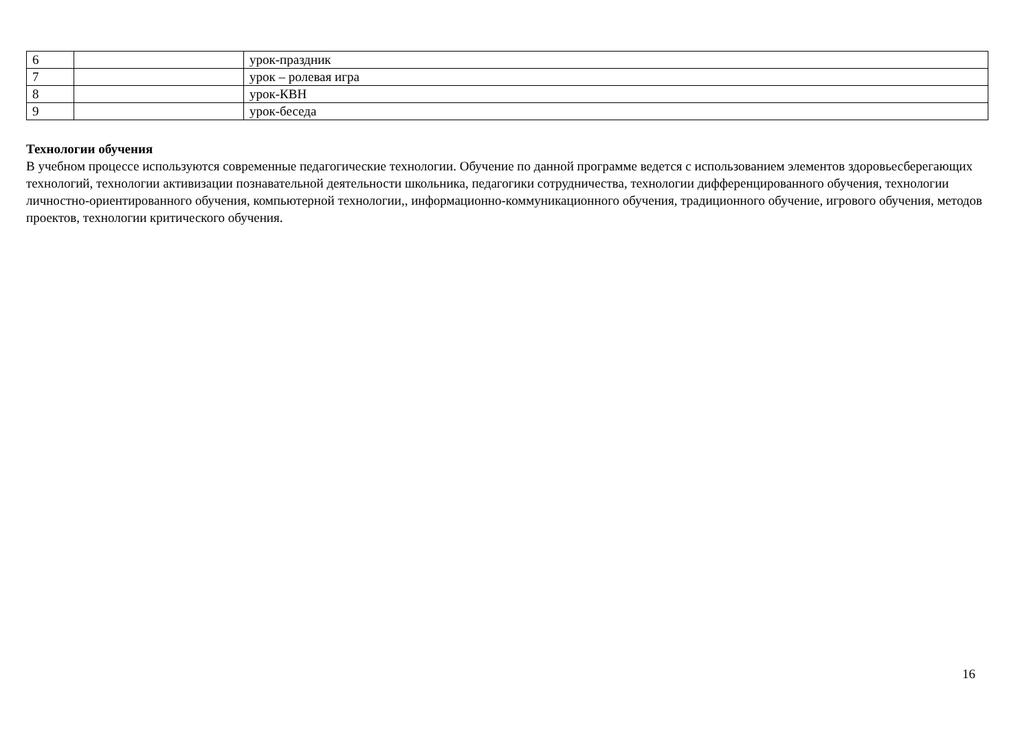| 6 | | урок-праздник |
| 7 | | урок – ролевая игра |
| 8 | | урок-КВН |
| 9 | | урок-беседа |
Технологии обучения
В учебном процессе используются современные педагогические технологии. Обучение по данной программе ведется с использованием элементов здоровьесберегающих технологий, технологии активизации познавательной деятельности школьника, педагогики сотрудничества, технологии дифференцированного обучения, технологии личностно-ориентированного обучения, компьютерной технологии,, информационно-коммуникационного обучения, традиционного обучение, игрового обучения, методов проектов, технологии критического обучения.
16